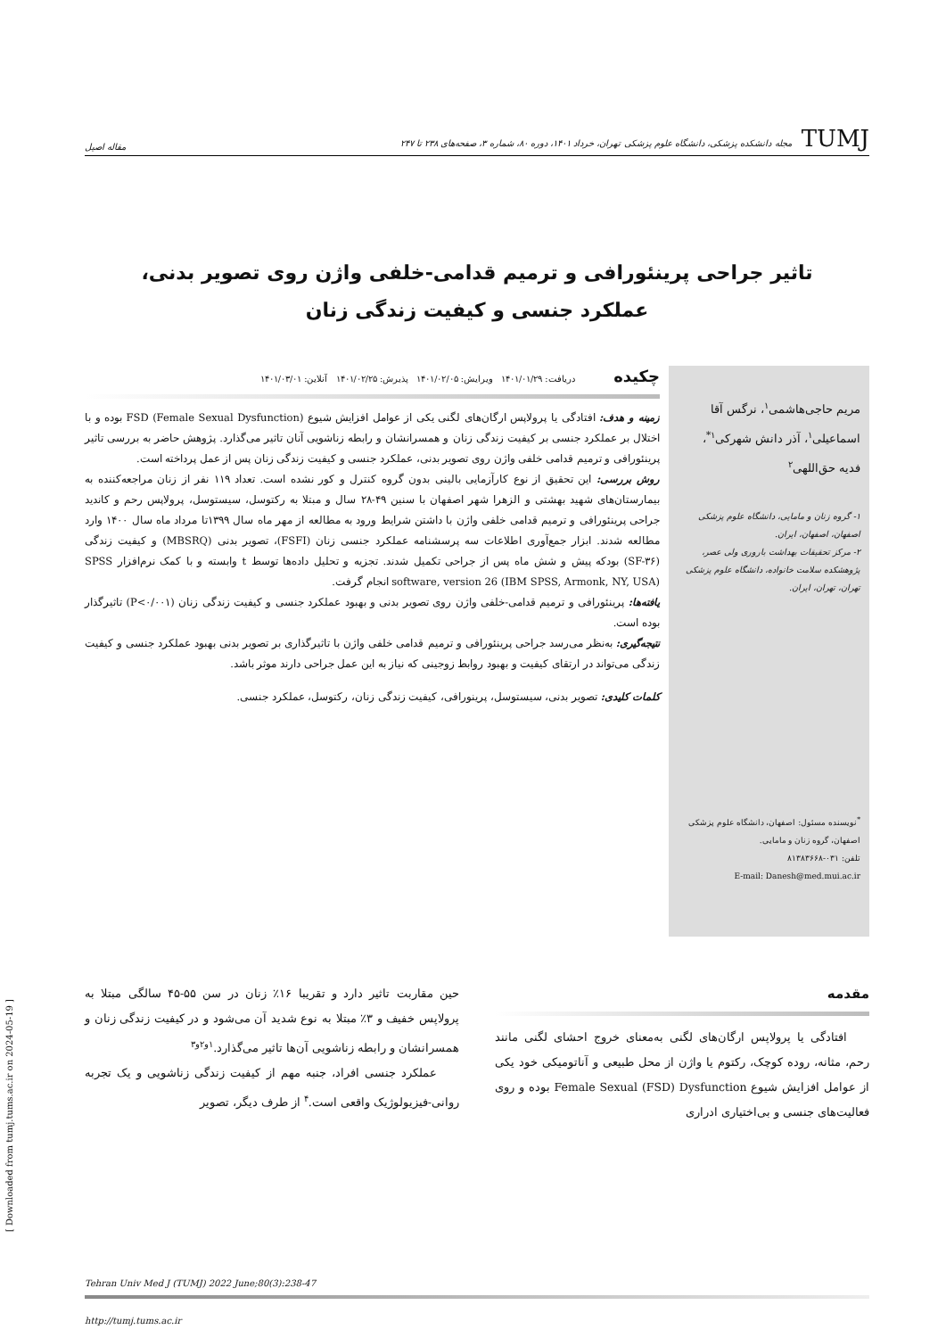TUMJ مجله دانشکده پزشکی، دانشگاه علوم پزشکی تهران، خرداد ۱۴۰۱، دوره ۸۰، شماره ۳، صفحه‌های ۲۳۸ تا ۲۴۷
مقاله اصیل
تاثیر جراحی پرینئورافی و ترمیم قدامی-خلفی واژن روی تصویر بدنی،
عملکرد جنسی و کیفیت زندگی زنان
مریم حاجی‌هاشمی<sup>۱</sup>، نرگس آقا اسماعیلی<sup>۱</sup>، آذر دانش شهرکی<sup>۱*</sup>، فدیه حق‌اللهی<sup>۲</sup>
۱- گروه زنان و مامایی، دانشگاه علوم پزشکی اصفهان، اصفهان، ایران.
۲- مرکز تحقیقات بهداشت باروری ولی عصر، پژوهشکده سلامت خانواده، دانشگاه علوم پزشکی تهران، تهران، ایران.
<sup>*</sup> نویسنده مسئول: اصفهان، دانشگاه علوم پزشکی اصفهان، گروه زنان و مامایی.
تلفن: ۰۳۱-۸۱۳۸۳۶۶۸
E-mail: Danesh@med.mui.ac.ir
چکیده
دریافت: ۱۴۰۱/۰۱/۲۹ ویرایش: ۱۴۰۱/۰۲/۰۵ پذیرش: ۱۴۰۱/۰۲/۲۵ آنلاین: ۱۴۰۱/۰۳/۰۱
زمینه و هدف: افتادگی یا پرولاپس ارگان‌های لگنی یکی از عوامل افزایش شیوع FSD (Female Sexual Dysfunction) بوده و با اختلال بر عملکرد جنسی بر کیفیت زندگی زنان و همسرانشان و رابطه زناشویی آنان تاثیر می‌گذارد. پژوهش حاضر به بررسی تاثیر پرینئورافی و ترمیم قدامی خلفی واژن روی تصویر بدنی، عملکرد جنسی و کیفیت زندگی زنان پس از عمل پرداخته است.
روش بررسی: این تحقیق از نوع کارآزمایی بالینی بدون گروه کنترل و کور نشده است. تعداد ۱۱۹ نفر از زنان مراجعه‌کننده به بیمارستان‌های شهید بهشتی و الزهرا شهر اصفهان با سنین ۴۹-۲۸ سال و مبتلا به رکتوسل، سیستوسل، پرولاپس رحم و کاندید جراحی پرینئورافی و ترمیم قدامی خلفی واژن با داشتن شرایط ورود به مطالعه از مهر ماه سال ۱۳۹۹تا مرداد ماه سال ۱۴۰۰ وارد مطالعه شدند. ابزار جمع‌آوری اطلاعات سه پرسشنامه عملکرد جنسی زنان (FSFI)، تصویر بدنی (MBSRQ) و کیفیت زندگی (SF-۳۶) بودکه پیش و شش ماه پس از جراحی تکمیل شدند. تجزیه و تحلیل داده‌ها توسط t وابسته و با کمک نرم‌افزار SPSS software, version 26 (IBM SPSS, Armonk, NY, USA) انجام گرفت.
یافته‌ها: پرینئورافی و ترمیم قدامی-خلفی واژن روی تصویر بدنی و بهبود عملکرد جنسی و کیفیت زندگی زنان (P<۰/۰۰۱) تاثیرگذار بوده است.
نتیجه‌گیری: به‌نظر می‌رسد جراحی پرینئورافی و ترمیم قدامی خلفی واژن با تاثیرگذاری بر تصویر بدنی بهبود عملکرد جنسی و کیفیت زندگی می‌تواند در ارتقای کیفیت و بهبود روابط زوجینی که نیاز به این عمل جراحی دارند موثر باشد.
کلمات کلیدی: تصویر بدنی، سیستوسل، پرینورافی، کیفیت زندگی زنان، رکتوسل، عملکرد جنسی.
مقدمه
افتادگی یا پرولاپس ارگان‌های لگنی به‌معنای خروج احشای لگنی مانند رحم، مثانه، روده کوچک، رکتوم یا واژن از محل طبیعی و آناتومیکی خود یکی از عوامل افزایش شیوع Female Sexual (FSD) Dysfunction بوده و روی فعالیت‌های جنسی و بی‌اختیاری ادراری
حین مقاربت تاثیر دارد و تقریبا ۱۶٪ زنان در سن ۵۵-۴۵ سالگی مبتلا به پرولاپس خفیف و ۳٪ مبتلا به نوع شدید آن می‌شود و در کیفیت زندگی زنان و همسرانشان و رابطه زناشویی آن‌ها تاثیر می‌گذارد.<sup>۱و۲و۳</sup>
عملکرد جنسی افراد، جنبه مهم از کیفیت زندگی زناشویی و یک تجربه روانی-فیزیولوژیک واقعی است.<sup>۴</sup> از طرف دیگر، تصویر
Tehran Univ Med J (TUMJ) 2022 June;80(3):238-47
http://tumj.tums.ac.ir
[ Downloaded from tumj.tums.ac.ir on 2024-05-19 ]